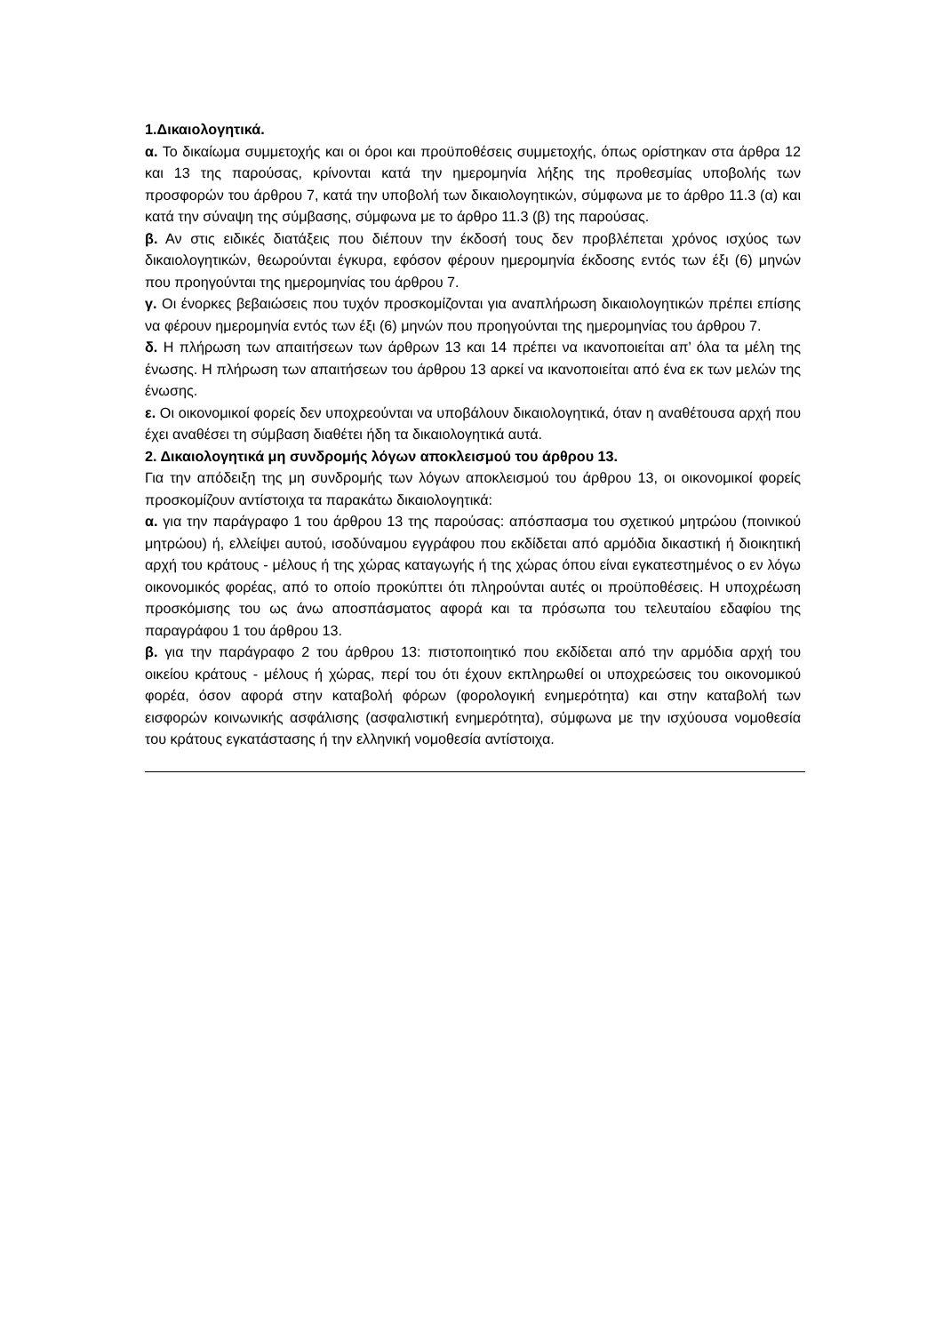1.Δικαιολογητικά.
α. Το δικαίωμα συμμετοχής και οι όροι και προϋποθέσεις συμμετοχής, όπως ορίστηκαν στα άρθρα 12 και 13 της παρούσας, κρίνονται κατά την ημερομηνία λήξης της προθεσμίας υποβολής των προσφορών του άρθρου 7, κατά την υποβολή των δικαιολογητικών, σύμφωνα με το άρθρο 11.3 (α) και κατά την σύναψη της σύμβασης, σύμφωνα με το άρθρο 11.3 (β) της παρούσας.
β. Αν στις ειδικές διατάξεις που διέπουν την έκδοσή τους δεν προβλέπεται χρόνος ισχύος των δικαιολογητικών, θεωρούνται έγκυρα, εφόσον φέρουν ημερομηνία έκδοσης εντός των έξι (6) μηνών που προηγούνται της ημερομηνίας του άρθρου 7.
γ. Οι ένορκες βεβαιώσεις που τυχόν προσκομίζονται για αναπλήρωση δικαιολογητικών πρέπει επίσης να φέρουν ημερομηνία εντός των έξι (6) μηνών που προηγούνται της ημερομηνίας του άρθρου 7.
δ. Η πλήρωση των απαιτήσεων των άρθρων 13 και 14 πρέπει να ικανοποιείται απ’ όλα τα μέλη της ένωσης. Η πλήρωση των απαιτήσεων του άρθρου 13 αρκεί να ικανοποιείται από ένα εκ των μελών της ένωσης.
ε. Οι οικονομικοί φορείς δεν υποχρεούνται να υποβάλουν δικαιολογητικά, όταν η αναθέτουσα αρχή που έχει αναθέσει τη σύμβαση διαθέτει ήδη τα δικαιολογητικά αυτά.
2. Δικαιολογητικά μη συνδρομής λόγων αποκλεισμού του άρθρου 13.
Για την απόδειξη της μη συνδρομής των λόγων αποκλεισμού του άρθρου 13, οι οικονομικοί φορείς προσκομίζουν αντίστοιχα τα παρακάτω δικαιολογητικά:
α. για την παράγραφο 1 του άρθρου 13 της παρούσας: απόσπασμα του σχετικού μητρώου (ποινικού μητρώου) ή, ελλείψει αυτού, ισοδύναμου εγγράφου που εκδίδεται από αρμόδια δικαστική ή διοικητική αρχή του κράτους - μέλους ή της χώρας καταγωγής ή της χώρας όπου είναι εγκατεστημένος ο εν λόγω οικονομικός φορέας, από το οποίο προκύπτει ότι πληρούνται αυτές οι προϋποθέσεις. Η υποχρέωση προσκόμισης του ως άνω αποσπάσματος αφορά και τα πρόσωπα του τελευταίου εδαφίου της παραγράφου 1 του άρθρου 13.
β. για την παράγραφο 2 του άρθρου 13: πιστοποιητικό που εκδίδεται από την αρμόδια αρχή του οικείου κράτους - μέλους ή χώρας, περί του ότι έχουν εκπληρωθεί οι υποχρεώσεις του οικονομικού φορέα, όσον αφορά στην καταβολή φόρων (φορολογική ενημερότητα) και στην καταβολή των εισφορών κοινωνικής ασφάλισης (ασφαλιστική ενημερότητα), σύμφωνα με την ισχύουσα νομοθεσία του κράτους εγκατάστασης ή την ελληνική νομοθεσία αντίστοιχα.